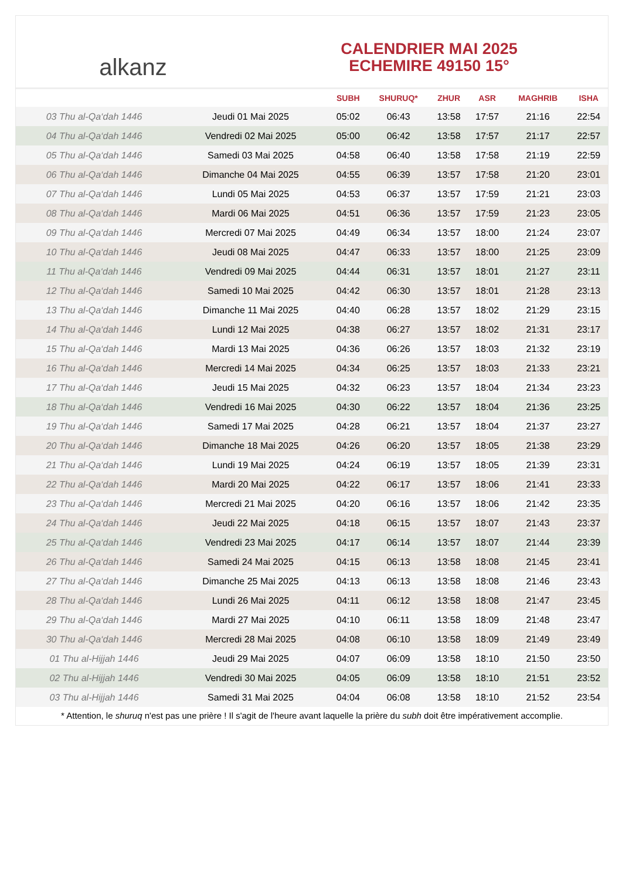alkanz
CALENDRIER MAI 2025
ECHEMIRE 49150 15°
| | | SUBH | SHURUQ* | ZHUR | ASR | MAGHRIB | ISHA |
| --- | --- | --- | --- | --- | --- | --- | --- |
| 03 Thu al-Qa‘dah 1446 | Jeudi 01 Mai 2025 | 05:02 | 06:43 | 13:58 | 17:57 | 21:16 | 22:54 |
| 04 Thu al-Qa‘dah 1446 | Vendredi 02 Mai 2025 | 05:00 | 06:42 | 13:58 | 17:57 | 21:17 | 22:57 |
| 05 Thu al-Qa‘dah 1446 | Samedi 03 Mai 2025 | 04:58 | 06:40 | 13:58 | 17:58 | 21:19 | 22:59 |
| 06 Thu al-Qa‘dah 1446 | Dimanche 04 Mai 2025 | 04:55 | 06:39 | 13:57 | 17:58 | 21:20 | 23:01 |
| 07 Thu al-Qa‘dah 1446 | Lundi 05 Mai 2025 | 04:53 | 06:37 | 13:57 | 17:59 | 21:21 | 23:03 |
| 08 Thu al-Qa‘dah 1446 | Mardi 06 Mai 2025 | 04:51 | 06:36 | 13:57 | 17:59 | 21:23 | 23:05 |
| 09 Thu al-Qa‘dah 1446 | Mercredi 07 Mai 2025 | 04:49 | 06:34 | 13:57 | 18:00 | 21:24 | 23:07 |
| 10 Thu al-Qa‘dah 1446 | Jeudi 08 Mai 2025 | 04:47 | 06:33 | 13:57 | 18:00 | 21:25 | 23:09 |
| 11 Thu al-Qa‘dah 1446 | Vendredi 09 Mai 2025 | 04:44 | 06:31 | 13:57 | 18:01 | 21:27 | 23:11 |
| 12 Thu al-Qa‘dah 1446 | Samedi 10 Mai 2025 | 04:42 | 06:30 | 13:57 | 18:01 | 21:28 | 23:13 |
| 13 Thu al-Qa‘dah 1446 | Dimanche 11 Mai 2025 | 04:40 | 06:28 | 13:57 | 18:02 | 21:29 | 23:15 |
| 14 Thu al-Qa‘dah 1446 | Lundi 12 Mai 2025 | 04:38 | 06:27 | 13:57 | 18:02 | 21:31 | 23:17 |
| 15 Thu al-Qa‘dah 1446 | Mardi 13 Mai 2025 | 04:36 | 06:26 | 13:57 | 18:03 | 21:32 | 23:19 |
| 16 Thu al-Qa‘dah 1446 | Mercredi 14 Mai 2025 | 04:34 | 06:25 | 13:57 | 18:03 | 21:33 | 23:21 |
| 17 Thu al-Qa‘dah 1446 | Jeudi 15 Mai 2025 | 04:32 | 06:23 | 13:57 | 18:04 | 21:34 | 23:23 |
| 18 Thu al-Qa‘dah 1446 | Vendredi 16 Mai 2025 | 04:30 | 06:22 | 13:57 | 18:04 | 21:36 | 23:25 |
| 19 Thu al-Qa‘dah 1446 | Samedi 17 Mai 2025 | 04:28 | 06:21 | 13:57 | 18:04 | 21:37 | 23:27 |
| 20 Thu al-Qa‘dah 1446 | Dimanche 18 Mai 2025 | 04:26 | 06:20 | 13:57 | 18:05 | 21:38 | 23:29 |
| 21 Thu al-Qa‘dah 1446 | Lundi 19 Mai 2025 | 04:24 | 06:19 | 13:57 | 18:05 | 21:39 | 23:31 |
| 22 Thu al-Qa‘dah 1446 | Mardi 20 Mai 2025 | 04:22 | 06:17 | 13:57 | 18:06 | 21:41 | 23:33 |
| 23 Thu al-Qa‘dah 1446 | Mercredi 21 Mai 2025 | 04:20 | 06:16 | 13:57 | 18:06 | 21:42 | 23:35 |
| 24 Thu al-Qa‘dah 1446 | Jeudi 22 Mai 2025 | 04:18 | 06:15 | 13:57 | 18:07 | 21:43 | 23:37 |
| 25 Thu al-Qa‘dah 1446 | Vendredi 23 Mai 2025 | 04:17 | 06:14 | 13:57 | 18:07 | 21:44 | 23:39 |
| 26 Thu al-Qa‘dah 1446 | Samedi 24 Mai 2025 | 04:15 | 06:13 | 13:58 | 18:08 | 21:45 | 23:41 |
| 27 Thu al-Qa‘dah 1446 | Dimanche 25 Mai 2025 | 04:13 | 06:13 | 13:58 | 18:08 | 21:46 | 23:43 |
| 28 Thu al-Qa‘dah 1446 | Lundi 26 Mai 2025 | 04:11 | 06:12 | 13:58 | 18:08 | 21:47 | 23:45 |
| 29 Thu al-Qa‘dah 1446 | Mardi 27 Mai 2025 | 04:10 | 06:11 | 13:58 | 18:09 | 21:48 | 23:47 |
| 30 Thu al-Qa‘dah 1446 | Mercredi 28 Mai 2025 | 04:08 | 06:10 | 13:58 | 18:09 | 21:49 | 23:49 |
| 01 Thu al-Hijjah 1446 | Jeudi 29 Mai 2025 | 04:07 | 06:09 | 13:58 | 18:10 | 21:50 | 23:50 |
| 02 Thu al-Hijjah 1446 | Vendredi 30 Mai 2025 | 04:05 | 06:09 | 13:58 | 18:10 | 21:51 | 23:52 |
| 03 Thu al-Hijjah 1446 | Samedi 31 Mai 2025 | 04:04 | 06:08 | 13:58 | 18:10 | 21:52 | 23:54 |
* Attention, le shuruq n'est pas une prière ! Il s'agit de l'heure avant laquelle la prière du subh doit être impérativement accomplie.